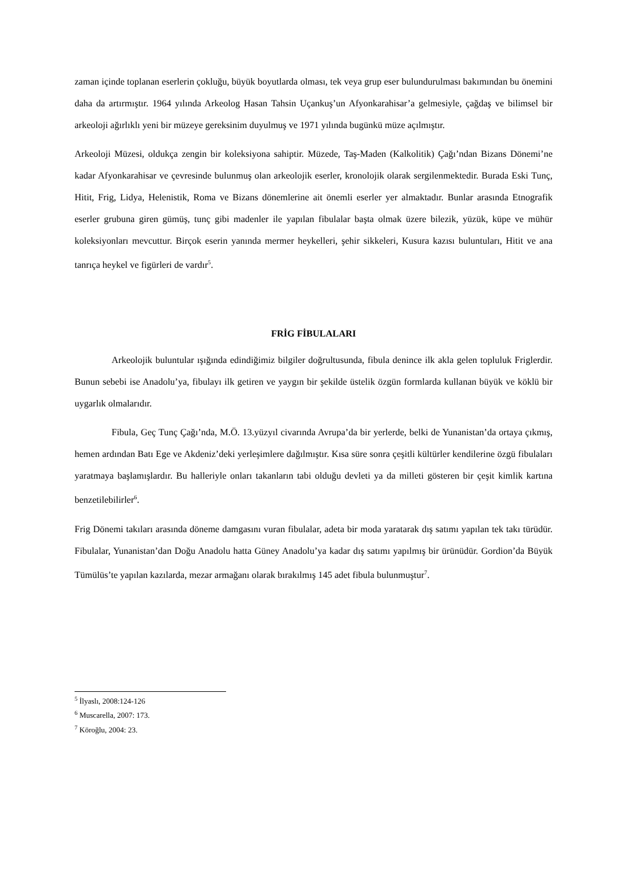zaman içinde toplanan eserlerin çokluğu, büyük boyutlarda olması, tek veya grup eser bulundurulması bakımından bu önemini daha da artırmıştır. 1964 yılında Arkeolog Hasan Tahsin Uçankuş’un Afyonkarahisar’a gelmesiyle, çağdaş ve bilimsel bir arkeoloji ağırlıklı yeni bir müzeye gereksinim duyulmuş ve 1971 yılında bugünkü müze açılmıştır.
Arkeoloji Müzesi, oldukça zengin bir koleksiyona sahiptir. Müzede, Taş-Maden (Kalkolitik) Çağı’ndan Bizans Dönemi’ne kadar Afyonkarahisar ve çevresinde bulunmuş olan arkeolojik eserler, kronolojik olarak sergilenmektedir. Burada Eski Tunç, Hitit, Frig, Lidya, Helenistik, Roma ve Bizans dönemlerine ait önemli eserler yer almaktadır. Bunlar arasında Etnografik eserler grubuna giren gümüş, tunç gibi madenler ile yapılan fibulalar başta olmak üzere bilezik, yüzük, küpe ve mühür koleksiyonları mevcuttur. Birçok eserin yanında mermer heykelleri, şehir sikkeleri, Kusura kazısı buluntuları, Hitit ve ana tanrıça heykel ve figürleri de vardır<sup>5</sup>.
FRİG FİBULALARI
Arkeolojik buluntular ışığında edindiğimiz bilgiler doğrultusunda, fibula denince ilk akla gelen topluluk Friglerdir. Bunun sebebi ise Anadolu’ya, fibulayı ilk getiren ve yaygın bir şekilde üstelik özgün formlarda kullanan büyük ve köklü bir uygarlık olmalarıdır.
Fibula, Geç Tunç Çağı’nda, M.Ö. 13.yüzyıl civarında Avrupa’da bir yerlerde, belki de Yunanistan’da ortaya çıkmış, hemen ardından Batı Ege ve Akdeniz’deki yerleşimlere dağılmıştır. Kısa süre sonra çeşitli kültürler kendilerine özgü fibulaları yaratmaya başlamışlardır. Bu halleriyle onları takanların tabi olduğu devleti ya da milleti gösteren bir çeşit kimlik kartına benzetilebilirler<sup>6</sup>.
Frig Dönemi takıları arasında döneme damgasını vuran fibulalar, adeta bir moda yaratarak dış satımı yapılan tek takı türüdür. Fibulalar, Yunanistan’dan Doğu Anadolu hatta Güney Anadolu’ya kadar dış satımı yapılmış bir ürünüdür. Gordion’da Büyük Tümülüs’te yapılan kazılarda, mezar armağanı olarak bırakılmış 145 adet fibula bulunmuştur<sup>7</sup>.
<sup>5</sup> İlyaslı, 2008:124-126
<sup>6</sup> Muscarella, 2007: 173.
<sup>7</sup> Köroğlu, 2004: 23.